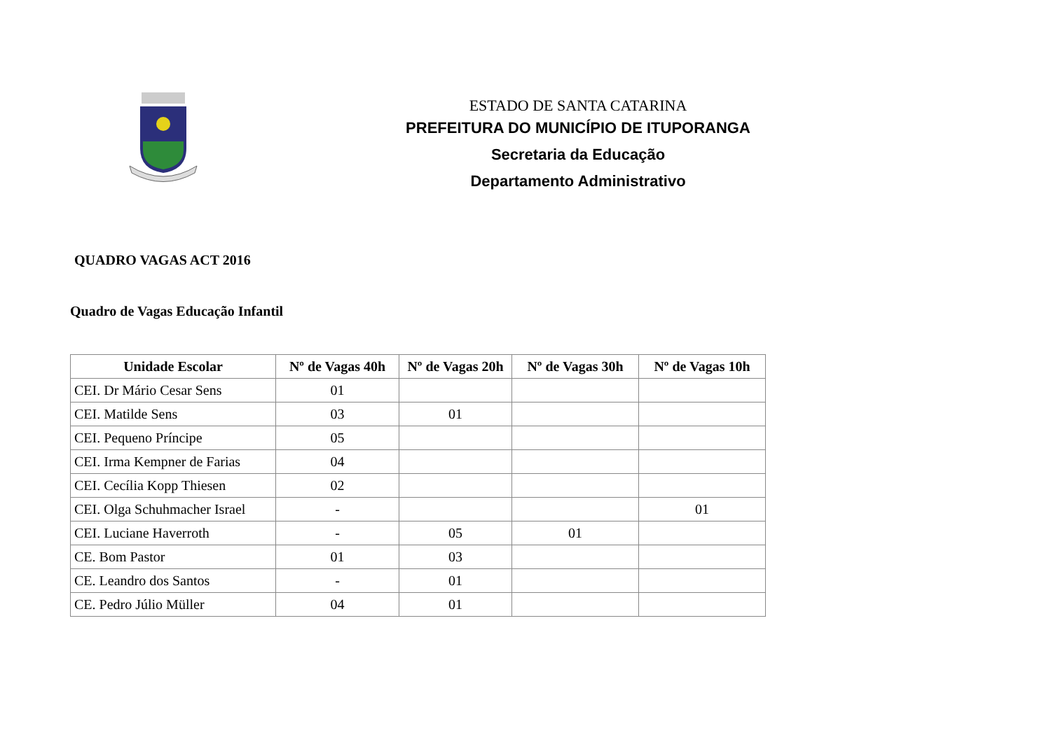ESTADO DE SANTA CATARINA
PREFEITURA DO MUNICÍPIO DE ITUPORANGA
Secretaria da Educação
Departamento Administrativo
QUADRO VAGAS ACT 2016
Quadro de Vagas Educação Infantil
| Unidade Escolar | Nº de Vagas 40h | Nº de Vagas 20h | Nº de Vagas 30h | Nº de Vagas 10h |
| --- | --- | --- | --- | --- |
| CEI. Dr Mário Cesar Sens | 01 | | | |
| CEI. Matilde Sens | 03 | 01 | | |
| CEI. Pequeno Príncipe | 05 | | | |
| CEI. Irma Kempner de Farias | 04 | | | |
| CEI. Cecília Kopp Thiesen | 02 | | | |
| CEI. Olga Schuhmacher Israel | - | | | 01 |
| CEI. Luciane Haverroth | - | 05 | 01 | |
| CE. Bom Pastor | 01 | 03 | | |
| CE. Leandro dos Santos | - | 01 | | |
| CE. Pedro Júlio Müller | 04 | 01 | | |